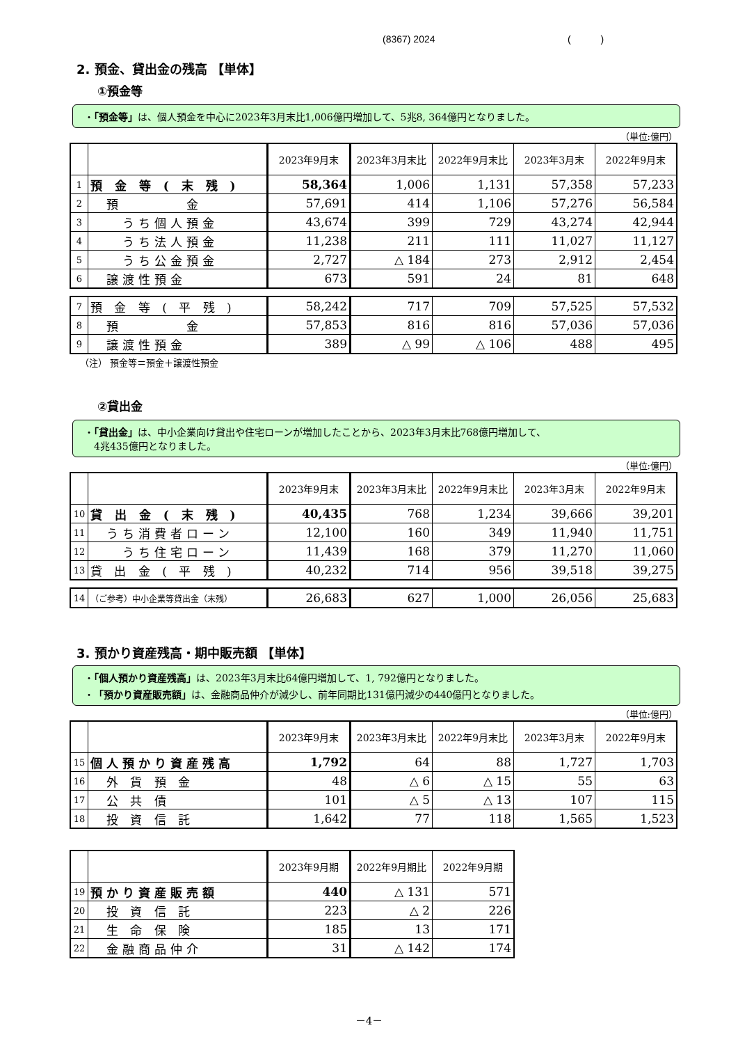(8367) 2024 ( )
2. 預金、貸出金の残高 【単体】
①預金等
・「預金等」は、個人預金を中心に2023年3月末比1,006億円増加して、5兆8, 364億円となりました。
（単位:億円）
| | | 2023年9月末 | 2023年3月末比 | 2022年9月末比 | 2023年3月末 | 2022年9月末 |
| --- | --- | --- | --- | --- | --- | --- |
| 1 | 預 金 等 ( 末 残 ) | 58,364 | 1,006 | 1,131 | 57,358 | 57,233 |
| 2 | 預 金 | 57,691 | 414 | 1,106 | 57,276 | 56,584 |
| 3 | うち個人預金 | 43,674 | 399 | 729 | 43,274 | 42,944 |
| 4 | うち法人預金 | 11,238 | 211 | 111 | 11,027 | 11,127 |
| 5 | うち公金預金 | 2,727 | △ 184 | 273 | 2,912 | 2,454 |
| 6 | 譲渡性預金 | 673 | 591 | 24 | 81 | 648 |
| 7 | 預 金 等 ( 平 残 ) | 58,242 | 717 | 709 | 57,525 | 57,532 |
| 8 | 預 金 | 57,853 | 816 | 816 | 57,036 | 57,036 |
| 9 | 譲渡性預金 | 389 | △ 99 | △ 106 | 488 | 495 |
（注） 預金等＝預金＋譲渡性預金
②貸出金
・「貸出金」は、中小企業向け貸出や住宅ローンが増加したことから、2023年3月末比768億円増加して、
　4兆435億円となりました。
（単位:億円）
| | | 2023年9月末 | 2023年3月末比 | 2022年9月末比 | 2023年3月末 | 2022年9月末 |
| --- | --- | --- | --- | --- | --- | --- |
| 10 | 貸 出 金 ( 末 残 ) | 40,435 | 768 | 1,234 | 39,666 | 39,201 |
| 11 | うち消費者ローン | 12,100 | 160 | 349 | 11,940 | 11,751 |
| 12 | うち住宅ローン | 11,439 | 168 | 379 | 11,270 | 11,060 |
| 13 | 貸 出 金 ( 平 残 ) | 40,232 | 714 | 956 | 39,518 | 39,275 |
| 14 | （ご参考）中小企業等貸出金（末残） | 26,683 | 627 | 1,000 | 26,056 | 25,683 |
3. 預かり資産残高・期中販売額 【単体】
・「個人預かり資産残高」は、2023年3月末比64億円増加して、1, 792億円となりました。
・「預かり資産販売額」は、金融商品仲介が減少し、前年同期比131億円減少の440億円となりました。
（単位:億円）
| | | 2023年9月末 | 2023年3月末比 | 2022年9月末比 | 2023年3月末 | 2022年9月末 |
| --- | --- | --- | --- | --- | --- | --- |
| 15 | 個人預かり資産残高 | 1,792 | 64 | 88 | 1,727 | 1,703 |
| 16 | 外 貨 預 金 | 48 | △ 6 | △ 15 | 55 | 63 |
| 17 | 公 共 債 | 101 | △ 5 | △ 13 | 107 | 115 |
| 18 | 投 資 信 託 | 1,642 | 77 | 118 | 1,565 | 1,523 |
| | | 2023年9月期 | 2022年9月期比 | 2022年9月期 |
| --- | --- | --- | --- | --- |
| 19 | 預かり資産販売額 | 440 | △ 131 | 571 |
| 20 | 投 資 信 託 | 223 | △ 2 | 226 |
| 21 | 生 命 保 険 | 185 | 13 | 171 |
| 22 | 金融商品仲介 | 31 | △ 142 | 174 |
－4－